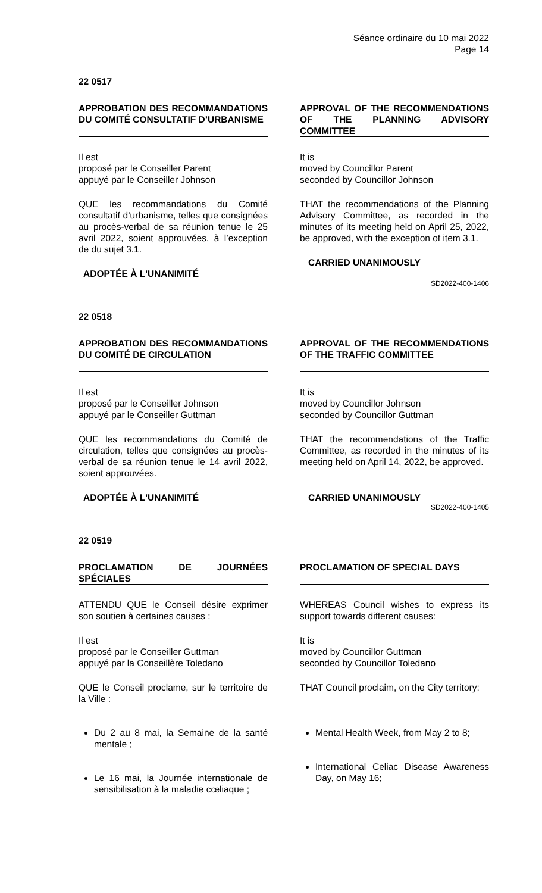Séance ordinaire du 10 mai 2022
Page 14
22 0517
APPROBATION DES RECOMMANDATIONS DU COMITÉ CONSULTATIF D’URBANISME
Il est
proposé par le Conseiller Parent
appuyé par le Conseiller Johnson
QUE les recommandations du Comité consultatif d’urbanisme, telles que consignées au procès-verbal de sa réunion tenue le 25 avril 2022, soient approuvées, à l’exception de du sujet 3.1.
ADOPTÉE À L'UNANIMITÉ
APPROVAL OF THE RECOMMENDATIONS OF THE PLANNING ADVISORY COMMITTEE
It is
moved by Councillor Parent
seconded by Councillor Johnson
THAT the recommendations of the Planning Advisory Committee, as recorded in the minutes of its meeting held on April 25, 2022, be approved, with the exception of item 3.1.
CARRIED UNANIMOUSLY
SD2022-400-1406
22 0518
APPROBATION DES RECOMMANDATIONS DU COMITÉ DE CIRCULATION
Il est
proposé par le Conseiller Johnson
appuyé par le Conseiller Guttman
QUE les recommandations du Comité de circulation, telles que consignées au procès-verbal de sa réunion tenue le 14 avril 2022, soient approuvées.
ADOPTÉE À L'UNANIMITÉ
APPROVAL OF THE RECOMMENDATIONS OF THE TRAFFIC COMMITTEE
It is
moved by Councillor Johnson
seconded by Councillor Guttman
THAT the recommendations of the Traffic Committee, as recorded in the minutes of its meeting held on April 14, 2022, be approved.
CARRIED UNANIMOUSLY
SD2022-400-1405
22 0519
PROCLAMATION DE JOURNÉES SPÉCIALES
ATTENDU QUE le Conseil désire exprimer son soutien à certaines causes :
Il est
proposé par le Conseiller Guttman
appuyé par la Conseillère Toledano
QUE le Conseil proclame, sur le territoire de la Ville :
Du 2 au 8 mai, la Semaine de la santé mentale ;
Le 16 mai, la Journée internationale de sensibilisation à la maladie cœliaque ;
PROCLAMATION OF SPECIAL DAYS
WHEREAS Council wishes to express its support towards different causes:
It is
moved by Councillor Guttman
seconded by Councillor Toledano
THAT Council proclaim, on the City territory:
Mental Health Week, from May 2 to 8;
International Celiac Disease Awareness Day, on May 16;